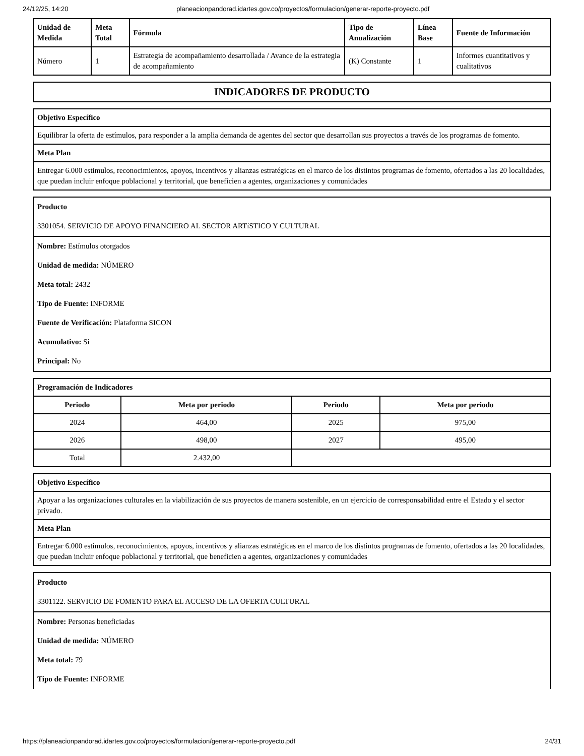24/12/25, 14:20 planeacionpandorad.idartes.gov.co/proyectos/formulacion/generar-reporte-proyecto.pdf
| Unidad de Medida | Meta Total | Fórmula | Tipo de Anualización | Línea Base | Fuente de Información |
| --- | --- | --- | --- | --- | --- |
| Número | 1 | Estrategia de acompañamiento desarrollada / Avance de la estrategia de acompañamiento | (K) Constante | 1 | Informes cuantitativos y cualitativos |
INDICADORES DE PRODUCTO
| Objetivo Específico |
| --- |
| Equilibrar la oferta de estímulos, para responder a la amplia demanda de agentes del sector que desarrollan sus proyectos a través de los programas de fomento. |
| Meta Plan |
| Entregar 6.000 estimulos, reconocimientos, apoyos, incentivos y alianzas estratégicas en el marco de los distintos programas de fomento, ofertados a las 20 localidades, que puedan incluir enfoque poblacional y territorial, que beneficien a agentes, organizaciones y comunidades |
Producto
3301054. SERVICIO DE APOYO FINANCIERO AL SECTOR ARTíSTICO Y CULTURAL
Nombre: Estímulos otorgados
Unidad de medida: NÚMERO
Meta total: 2432
Tipo de Fuente: INFORME
Fuente de Verificación: Plataforma SICON
Acumulativo: Si
Principal: No
| Programación de Indicadores | | | |
| --- | --- | --- | --- |
| Periodo | Meta por periodo | Periodo | Meta por periodo |
| 2024 | 464,00 | 2025 | 975,00 |
| 2026 | 498,00 | 2027 | 495,00 |
| Total | 2.432,00 | | |
| Objetivo Específico |
| --- |
| Apoyar a las organizaciones culturales en la viabilización de sus proyectos de manera sostenible, en un ejercicio de corresponsabilidad entre el Estado y el sector privado. |
| Meta Plan |
| Entregar 6.000 estimulos, reconocimientos, apoyos, incentivos y alianzas estratégicas en el marco de los distintos programas de fomento, ofertados a las 20 localidades, que puedan incluir enfoque poblacional y territorial, que beneficien a agentes, organizaciones y comunidades |
Producto
3301122. SERVICIO DE FOMENTO PARA EL ACCESO DE LA OFERTA CULTURAL
Nombre: Personas beneficiadas
Unidad de medida: NÚMERO
Meta total: 79
Tipo de Fuente: INFORME
https://planeacionpandorad.idartes.gov.co/proyectos/formulacion/generar-reporte-proyecto.pdf 24/31